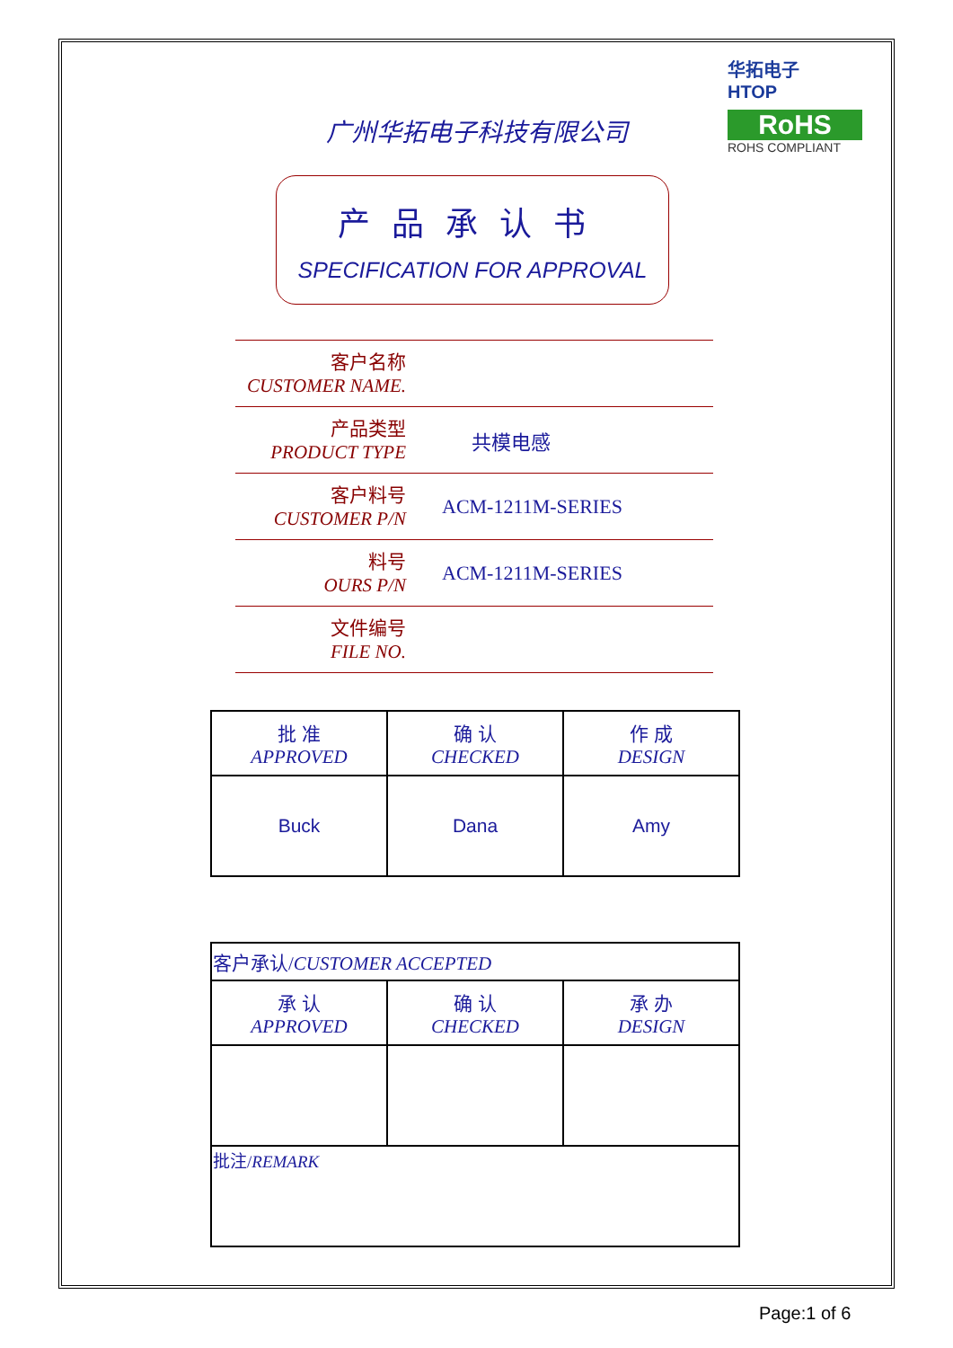华拓电子
HTOP
RoHS
ROHS COMPLIANT
广州华拓电子科技有限公司
产品承认书
SPECIFICATION FOR APPROVAL
客户名称
CUSTOMER NAME.
产品类型
PRODUCT TYPE
共模电感
客户料号
CUSTOMER P/N
ACM-1211M-SERIES
料号
OURS P/N
ACM-1211M-SERIES
文件编号
FILE NO.
| 批 准 APPROVED | 确 认 CHECKED | 作 成 DESIGN |
| Buck | Dana | Amy |
| 客户承认/ CUSTOMER ACCEPTED | | |
| 承 认 APPROVED | 确 认 CHECKED | 承 办 DESIGN |
| 批注/ REMARK | | |
Page:1 of 6